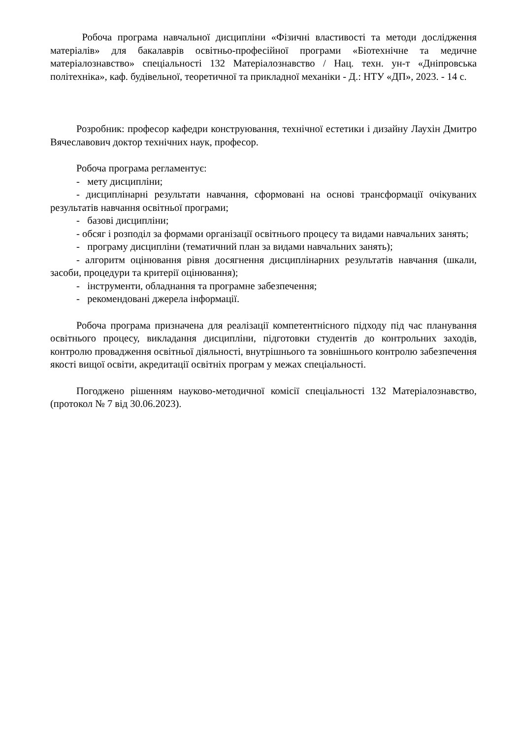Робоча програма навчальної дисципліни «Фізичні властивості та методи дослідження матеріалів» для бакалаврів освітньо-професійної програми «Біотехнічне та медичне матеріалознавство» спеціальності 132 Матеріалознавство / Нац. техн. ун-т «Дніпровська політехніка», каф. будівельної, теоретичної та прикладної механіки - Д.: НТУ «ДП», 2023. - 14 с.
Розробник: професор кафедри конструювання, технічної естетики і дизайну Лаухін Дмитро Вячеславович доктор технічних наук, професор.
Робоча програма регламентує:
- мету дисципліни;
- дисциплінарні результати навчання, сформовані на основі трансформації очікуваних результатів навчання освітньої програми;
- базові дисципліни;
- обсяг і розподіл за формами організації освітнього процесу та видами навчальних занять;
- програму дисципліни (тематичний план за видами навчальних занять);
- алгоритм оцінювання рівня досягнення дисциплінарних результатів навчання (шкали, засоби, процедури та критерії оцінювання);
- інструменти, обладнання та програмне забезпечення;
- рекомендовані джерела інформації.
Робоча програма призначена для реалізації компетентнісного підходу під час планування освітнього процесу, викладання дисципліни, підготовки студентів до контрольних заходів, контролю провадження освітньої діяльності, внутрішнього та зовнішнього контролю забезпечення якості вищої освіти, акредитації освітніх програм у межах спеціальності.
Погоджено рішенням науково-методичної комісії спеціальності 132 Матеріалознавство, (протокол № 7 від 30.06.2023).